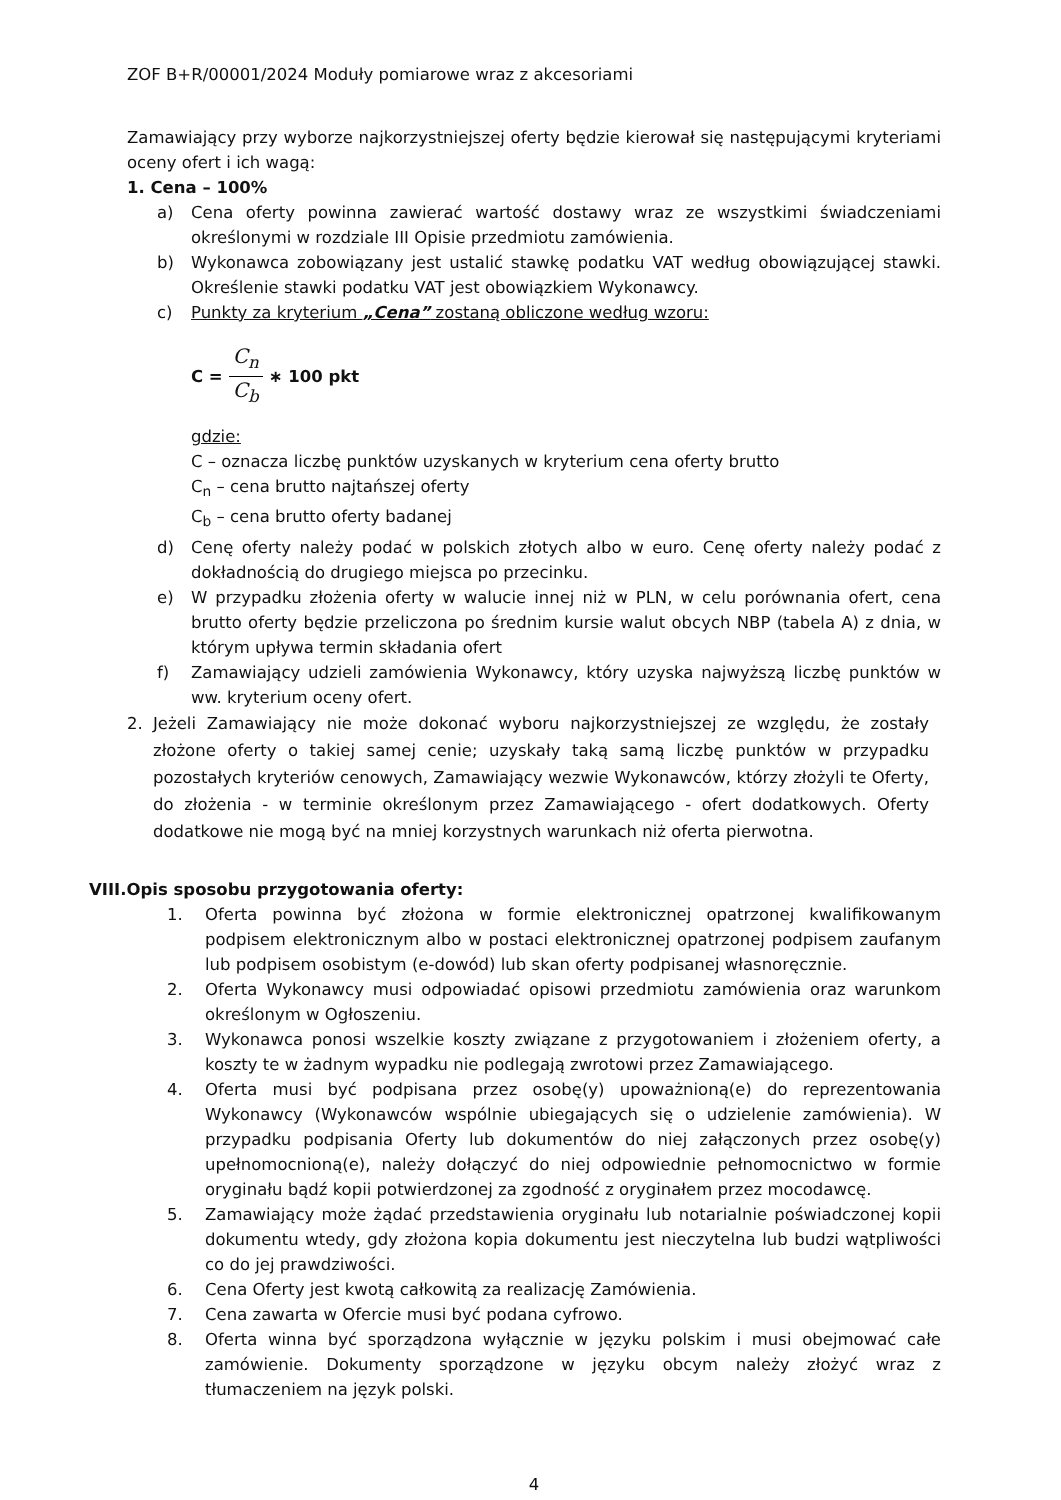ZOF B+R/00001/2024 Moduły pomiarowe wraz z akcesoriami
Zamawiający przy wyborze najkorzystniejszej oferty będzie kierował się następującymi kryteriami oceny ofert i ich wagą:
1. Cena – 100%
a) Cena oferty powinna zawierać wartość dostawy wraz ze wszystkimi świadczeniami określonymi w rozdziale III Opisie przedmiotu zamówienia.
b) Wykonawca zobowiązany jest ustalić stawkę podatku VAT według obowiązującej stawki. Określenie stawki podatku VAT jest obowiązkiem Wykonawcy.
c) Punkty za kryterium „Cena” zostaną obliczone według wzoru:
C = C<sub>n</sub> C<sub>b</sub> ∗ 100 pkt
gdzie:
C – oznacza liczbę punktów uzyskanych w kryterium cena oferty brutto
C<sub>n</sub> – cena brutto najtańszej oferty
C<sub>b</sub> – cena brutto oferty badanej
d) Cenę oferty należy podać w polskich złotych albo w euro. Cenę oferty należy podać z dokładnością do drugiego miejsca po przecinku.
e) W przypadku złożenia oferty w walucie innej niż w PLN, w celu porównania ofert, cena brutto oferty będzie przeliczona po średnim kursie walut obcych NBP (tabela A) z dnia, w którym upływa termin składania ofert
f) Zamawiający udzieli zamówienia Wykonawcy, który uzyska najwyższą liczbę punktów w ww. kryterium oceny ofert.
2. Jeżeli Zamawiający nie może dokonać wyboru najkorzystniejszej ze względu, że zostały złożone oferty o takiej samej cenie; uzyskały taką samą liczbę punktów w przypadku pozostałych kryteriów cenowych, Zamawiający wezwie Wykonawców, którzy złożyli te Oferty, do złożenia - w terminie określonym przez Zamawiającego - ofert dodatkowych. Oferty dodatkowe nie mogą być na mniej korzystnych warunkach niż oferta pierwotna.
VIII.Opis sposobu przygotowania oferty:
1. Oferta powinna być złożona w formie elektronicznej opatrzonej kwalifikowanym podpisem elektronicznym albo w postaci elektronicznej opatrzonej podpisem zaufanym lub podpisem osobistym (e-dowód) lub skan oferty podpisanej własnoręcznie.
2. Oferta Wykonawcy musi odpowiadać opisowi przedmiotu zamówienia oraz warunkom określonym w Ogłoszeniu.
3. Wykonawca ponosi wszelkie koszty związane z przygotowaniem i złożeniem oferty, a koszty te w żadnym wypadku nie podlegają zwrotowi przez Zamawiającego.
4. Oferta musi być podpisana przez osobę(y) upoważnioną(e) do reprezentowania Wykonawcy (Wykonawców wspólnie ubiegających się o udzielenie zamówienia). W przypadku podpisania Oferty lub dokumentów do niej załączonych przez osobę(y) upełnomocnioną(e), należy dołączyć do niej odpowiednie pełnomocnictwo w formie oryginału bądź kopii potwierdzonej za zgodność z oryginałem przez mocodawcę.
5. Zamawiający może żądać przedstawienia oryginału lub notarialnie poświadczonej kopii dokumentu wtedy, gdy złożona kopia dokumentu jest nieczytelna lub budzi wątpliwości co do jej prawdziwości.
6. Cena Oferty jest kwotą całkowitą za realizację Zamówienia.
7. Cena zawarta w Ofercie musi być podana cyfrowo.
8. Oferta winna być sporządzona wyłącznie w języku polskim i musi obejmować całe zamówienie. Dokumenty sporządzone w języku obcym należy złożyć wraz z tłumaczeniem na język polski.
4